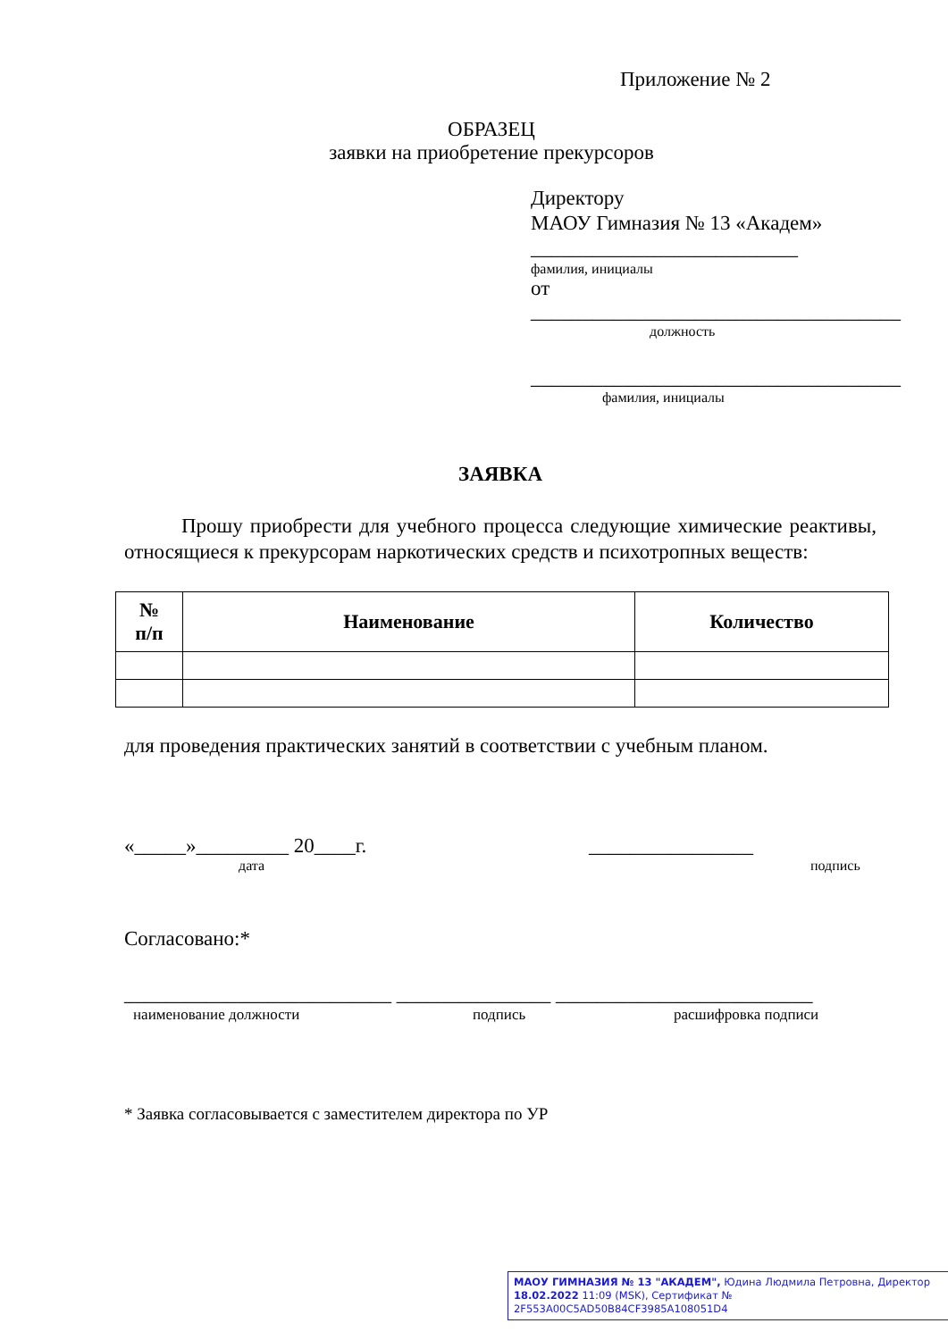Приложение № 2
ОБРАЗЕЦ
заявки на приобретение прекурсоров
Директору
МАОУ Гимназия № 13 «Академ»
__________________________
фамилия, инициалы
от ____________________________________
должность
____________________________________
фамилия, инициалы
ЗАЯВКА
Прошу приобрести для учебного процесса следующие химические реактивы, относящиеся к прекурсорам наркотических средств и психотропных веществ:
| № п/п | Наименование | Количество |
| --- | --- | --- |
для проведения практических занятий в соответствии с учебным планом.
«_____»_________ 20____г. ________________
дата подпись
Согласовано:*
__________________________ _______________ _________________________
наименование должности подпись расшифровка подписи
* Заявка согласовывается с заместителем директора по УР
МАОУ ГИМНАЗИЯ № 13 "АКАДЕМ", Юдина Людмила Петровна, Директор
18.02.2022 11:09 (MSK), Сертификат № 2F553A00C5AD50B84CF3985A108051D4